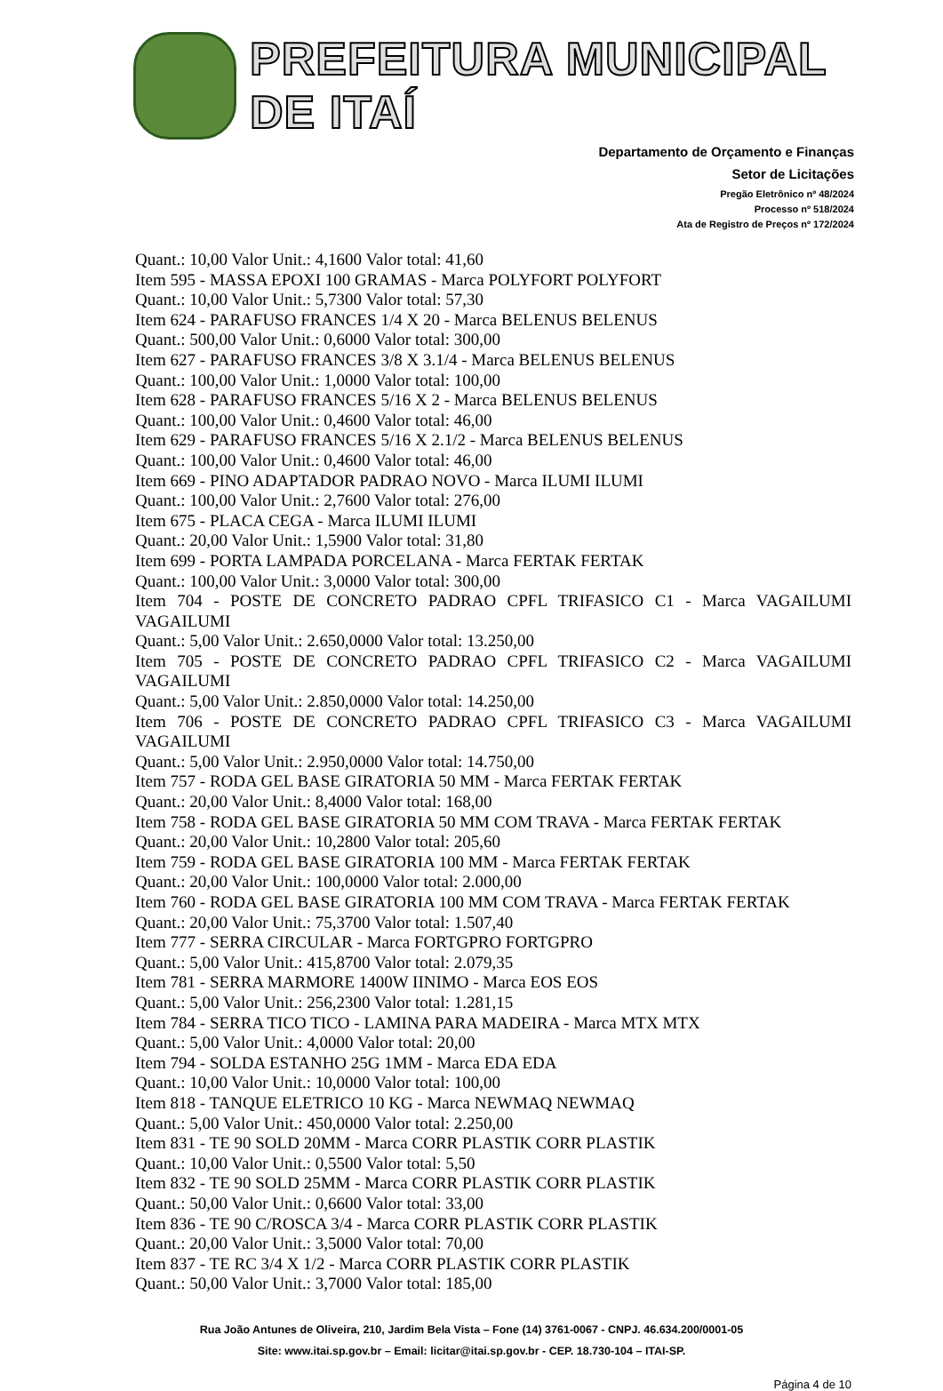PREFEITURA MUNICIPAL DE ITAÍ
Departamento de Orçamento e Finanças
Setor de Licitações
Pregão Eletrônico nº 48/2024
Processo nº 518/2024
Ata de Registro de Preços nº 172/2024
Quant.: 10,00 Valor Unit.: 4,1600 Valor total: 41,60
Item 595 - MASSA EPOXI 100 GRAMAS - Marca POLYFORT POLYFORT
Quant.: 10,00 Valor Unit.: 5,7300 Valor total: 57,30
Item 624 - PARAFUSO FRANCES 1/4 X 20 - Marca BELENUS BELENUS
Quant.: 500,00 Valor Unit.: 0,6000 Valor total: 300,00
Item 627 - PARAFUSO FRANCES 3/8 X 3.1/4 - Marca BELENUS BELENUS
Quant.: 100,00 Valor Unit.: 1,0000 Valor total: 100,00
Item 628 - PARAFUSO FRANCES 5/16 X 2 - Marca BELENUS BELENUS
Quant.: 100,00 Valor Unit.: 0,4600 Valor total: 46,00
Item 629 - PARAFUSO FRANCES 5/16 X 2.1/2 - Marca BELENUS BELENUS
Quant.: 100,00 Valor Unit.: 0,4600 Valor total: 46,00
Item 669 - PINO ADAPTADOR PADRAO NOVO - Marca ILUMI ILUMI
Quant.: 100,00 Valor Unit.: 2,7600 Valor total: 276,00
Item 675 - PLACA CEGA - Marca ILUMI ILUMI
Quant.: 20,00 Valor Unit.: 1,5900 Valor total: 31,80
Item 699 - PORTA LAMPADA PORCELANA - Marca FERTAK FERTAK
Quant.: 100,00 Valor Unit.: 3,0000 Valor total: 300,00
Item 704 - POSTE DE CONCRETO PADRAO CPFL TRIFASICO C1 - Marca VAGAILUMI VAGAILUMI
Quant.: 5,00 Valor Unit.: 2.650,0000 Valor total: 13.250,00
Item 705 - POSTE DE CONCRETO PADRAO CPFL TRIFASICO C2 - Marca VAGAILUMI VAGAILUMI
Quant.: 5,00 Valor Unit.: 2.850,0000 Valor total: 14.250,00
Item 706 - POSTE DE CONCRETO PADRAO CPFL TRIFASICO C3 - Marca VAGAILUMI VAGAILUMI
Quant.: 5,00 Valor Unit.: 2.950,0000 Valor total: 14.750,00
Item 757 - RODA GEL BASE GIRATORIA 50 MM - Marca FERTAK FERTAK
Quant.: 20,00 Valor Unit.: 8,4000 Valor total: 168,00
Item 758 - RODA GEL BASE GIRATORIA 50 MM COM TRAVA - Marca FERTAK FERTAK
Quant.: 20,00 Valor Unit.: 10,2800 Valor total: 205,60
Item 759 - RODA GEL BASE GIRATORIA 100 MM - Marca FERTAK FERTAK
Quant.: 20,00 Valor Unit.: 100,0000 Valor total: 2.000,00
Item 760 - RODA GEL BASE GIRATORIA 100 MM COM TRAVA - Marca FERTAK FERTAK
Quant.: 20,00 Valor Unit.: 75,3700 Valor total: 1.507,40
Item 777 - SERRA CIRCULAR - Marca FORTGPRO FORTGPRO
Quant.: 5,00 Valor Unit.: 415,8700 Valor total: 2.079,35
Item 781 - SERRA MARMORE 1400W IINIMO - Marca EOS EOS
Quant.: 5,00 Valor Unit.: 256,2300 Valor total: 1.281,15
Item 784 - SERRA TICO TICO - LAMINA PARA MADEIRA - Marca MTX MTX
Quant.: 5,00 Valor Unit.: 4,0000 Valor total: 20,00
Item 794 - SOLDA ESTANHO 25G 1MM - Marca EDA EDA
Quant.: 10,00 Valor Unit.: 10,0000 Valor total: 100,00
Item 818 - TANQUE ELETRICO 10 KG - Marca NEWMAQ NEWMAQ
Quant.: 5,00 Valor Unit.: 450,0000 Valor total: 2.250,00
Item 831 - TE 90 SOLD 20MM - Marca CORR PLASTIK CORR PLASTIK
Quant.: 10,00 Valor Unit.: 0,5500 Valor total: 5,50
Item 832 - TE 90 SOLD 25MM - Marca CORR PLASTIK CORR PLASTIK
Quant.: 50,00 Valor Unit.: 0,6600 Valor total: 33,00
Item 836 - TE 90 C/ROSCA 3/4 - Marca CORR PLASTIK CORR PLASTIK
Quant.: 20,00 Valor Unit.: 3,5000 Valor total: 70,00
Item 837 - TE RC 3/4 X 1/2 - Marca CORR PLASTIK CORR PLASTIK
Quant.: 50,00 Valor Unit.: 3,7000 Valor total: 185,00
Rua João Antunes de Oliveira, 210, Jardim Bela Vista – Fone (14) 3761-0067 - CNPJ. 46.634.200/0001-05
Site: www.itai.sp.gov.br – Email: licitar@itai.sp.gov.br - CEP. 18.730-104 – ITAI-SP.
Página 4 de 10